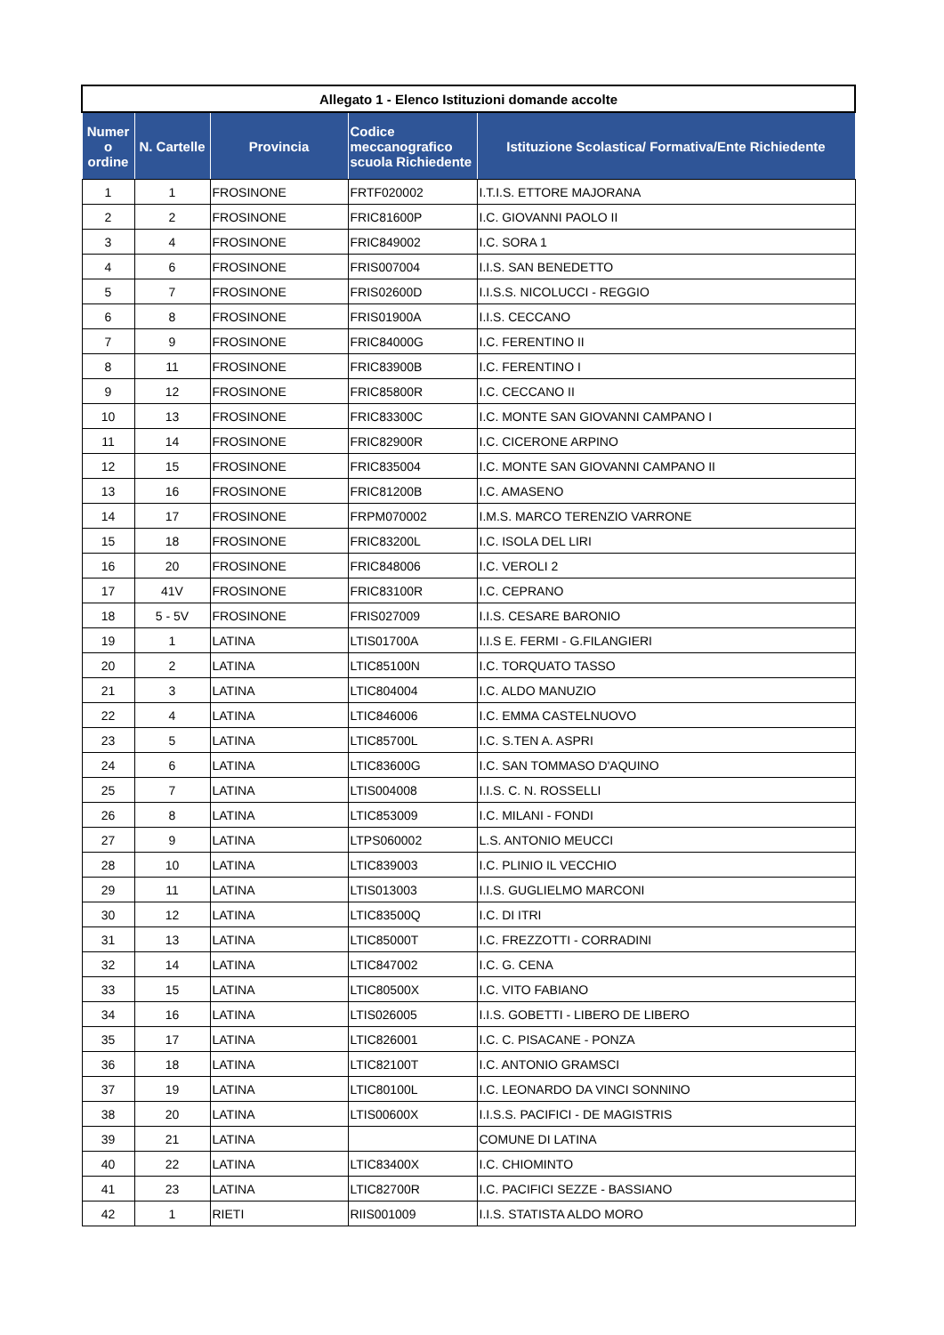| Allegato 1 - Elenco Istituzioni domande accolte | | | | |
| Numer o ordine | N. Cartelle | Provincia | Codice meccanografico scuola Richiedente | Istituzione Scolastica/ Formativa/Ente Richiedente |
| 1 | 1 | FROSINONE | FRTF020002 | I.T.I.S. ETTORE MAJORANA |
| 2 | 2 | FROSINONE | FRIC81600P | I.C. GIOVANNI PAOLO II |
| 3 | 4 | FROSINONE | FRIC849002 | I.C. SORA 1 |
| 4 | 6 | FROSINONE | FRIS007004 | I.I.S. SAN BENEDETTO |
| 5 | 7 | FROSINONE | FRIS02600D | I.I.S.S. NICOLUCCI - REGGIO |
| 6 | 8 | FROSINONE | FRIS01900A | I.I.S. CECCANO |
| 7 | 9 | FROSINONE | FRIC84000G | I.C. FERENTINO II |
| 8 | 11 | FROSINONE | FRIC83900B | I.C. FERENTINO I |
| 9 | 12 | FROSINONE | FRIC85800R | I.C. CECCANO II |
| 10 | 13 | FROSINONE | FRIC83300C | I.C. MONTE SAN GIOVANNI CAMPANO I |
| 11 | 14 | FROSINONE | FRIC82900R | I.C. CICERONE ARPINO |
| 12 | 15 | FROSINONE | FRIC835004 | I.C. MONTE SAN GIOVANNI CAMPANO II |
| 13 | 16 | FROSINONE | FRIC81200B | I.C. AMASENO |
| 14 | 17 | FROSINONE | FRPM070002 | I.M.S. MARCO TERENZIO VARRONE |
| 15 | 18 | FROSINONE | FRIC83200L | I.C. ISOLA DEL LIRI |
| 16 | 20 | FROSINONE | FRIC848006 | I.C. VEROLI 2 |
| 17 | 41V | FROSINONE | FRIC83100R | I.C. CEPRANO |
| 18 | 5 - 5V | FROSINONE | FRIS027009 | I.I.S. CESARE BARONIO |
| 19 | 1 | LATINA | LTIS01700A | I.I.S E. FERMI - G.FILANGIERI |
| 20 | 2 | LATINA | LTIC85100N | I.C. TORQUATO TASSO |
| 21 | 3 | LATINA | LTIC804004 | I.C. ALDO MANUZIO |
| 22 | 4 | LATINA | LTIC846006 | I.C. EMMA CASTELNUOVO |
| 23 | 5 | LATINA | LTIC85700L | I.C. S.TEN A. ASPRI |
| 24 | 6 | LATINA | LTIC83600G | I.C. SAN TOMMASO D'AQUINO |
| 25 | 7 | LATINA | LTIS004008 | I.I.S. C. N. ROSSELLI |
| 26 | 8 | LATINA | LTIC853009 | I.C. MILANI - FONDI |
| 27 | 9 | LATINA | LTPS060002 | L.S. ANTONIO MEUCCI |
| 28 | 10 | LATINA | LTIC839003 | I.C. PLINIO IL VECCHIO |
| 29 | 11 | LATINA | LTIS013003 | I.I.S. GUGLIELMO MARCONI |
| 30 | 12 | LATINA | LTIC83500Q | I.C. DI ITRI |
| 31 | 13 | LATINA | LTIC85000T | I.C. FREZZOTTI - CORRADINI |
| 32 | 14 | LATINA | LTIC847002 | I.C. G. CENA |
| 33 | 15 | LATINA | LTIC80500X | I.C. VITO FABIANO |
| 34 | 16 | LATINA | LTIS026005 | I.I.S. GOBETTI - LIBERO DE LIBERO |
| 35 | 17 | LATINA | LTIC826001 | I.C. C. PISACANE - PONZA |
| 36 | 18 | LATINA | LTIC82100T | I.C. ANTONIO GRAMSCI |
| 37 | 19 | LATINA | LTIC80100L | I.C. LEONARDO DA VINCI SONNINO |
| 38 | 20 | LATINA | LTIS00600X | I.I.S.S. PACIFICI - DE MAGISTRIS |
| 39 | 21 | LATINA | | COMUNE DI LATINA |
| 40 | 22 | LATINA | LTIC83400X | I.C. CHIOMINTO |
| 41 | 23 | LATINA | LTIC82700R | I.C. PACIFICI SEZZE - BASSIANO |
| 42 | 1 | RIETI | RIIS001009 | I.I.S. STATISTA ALDO MORO |